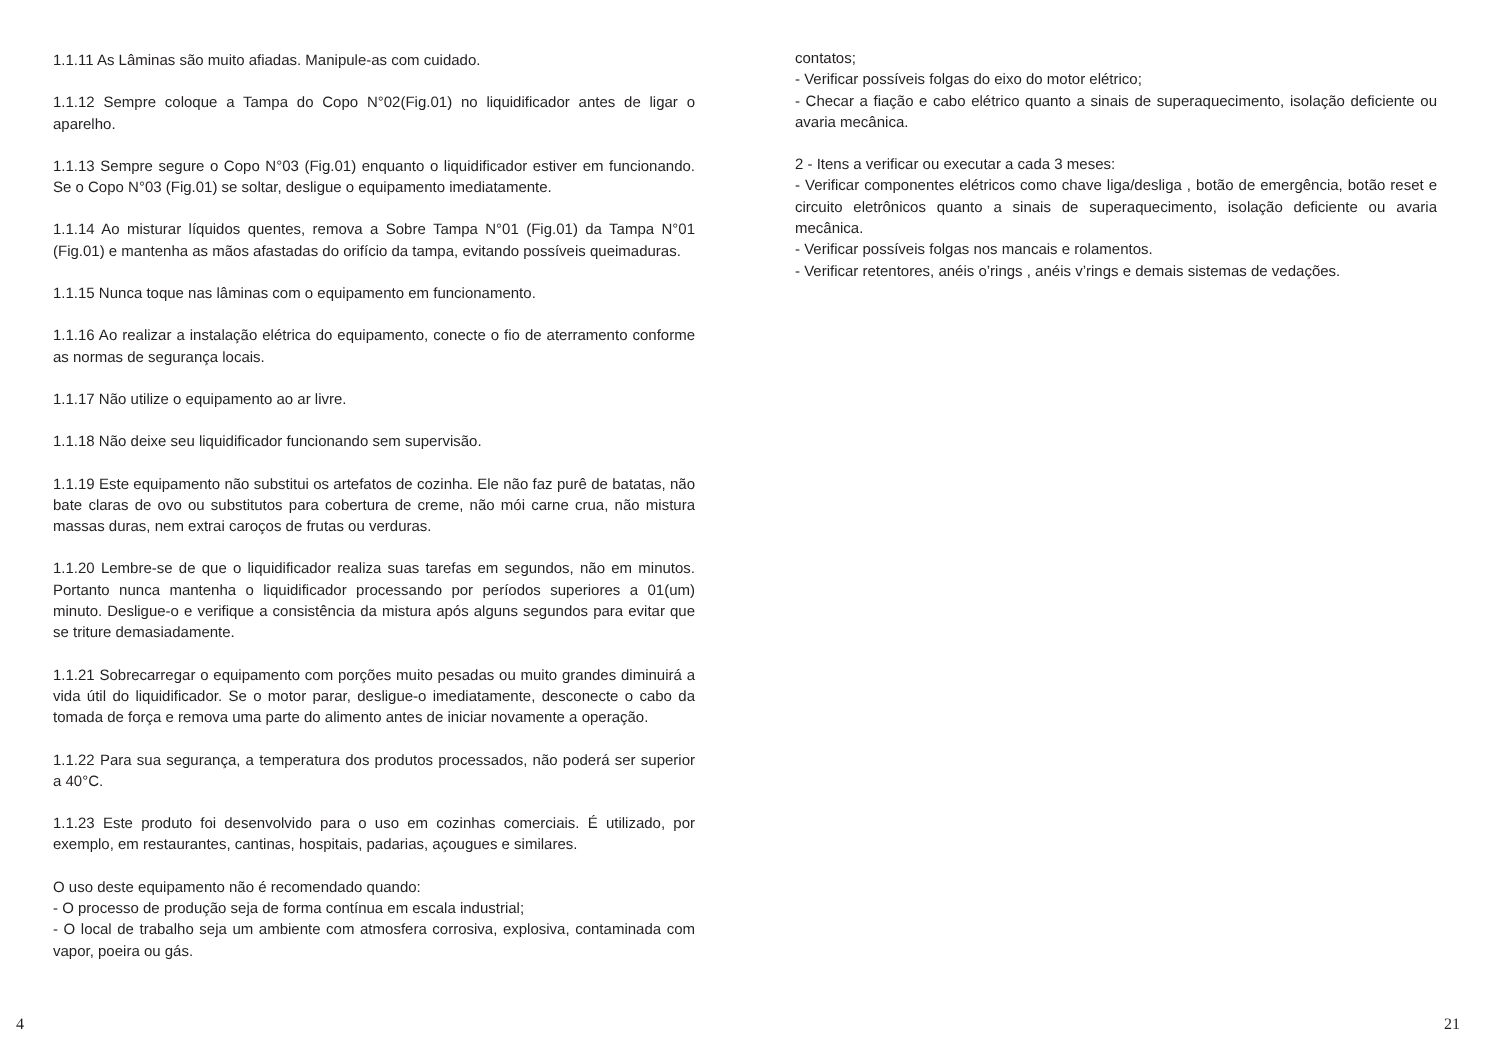1.1.11 As Lâminas são muito afiadas. Manipule-as com cuidado.
1.1.12 Sempre coloque a Tampa do Copo N°02(Fig.01) no liquidificador antes de ligar o aparelho.
1.1.13 Sempre segure o Copo N°03 (Fig.01) enquanto o liquidificador estiver em funcionando. Se o Copo N°03 (Fig.01) se soltar, desligue o equipamento imediatamente.
1.1.14 Ao misturar líquidos quentes, remova a Sobre Tampa N°01 (Fig.01) da Tampa N°01 (Fig.01) e mantenha as mãos afastadas do orifício da tampa, evitando possíveis queimaduras.
1.1.15 Nunca toque nas lâminas com o equipamento em funcionamento.
1.1.16 Ao realizar a instalação elétrica do equipamento, conecte o fio de aterramento conforme as normas de segurança locais.
1.1.17 Não utilize o equipamento ao ar livre.
1.1.18 Não deixe seu liquidificador funcionando sem supervisão.
1.1.19 Este equipamento não substitui os artefatos de cozinha. Ele não faz purê de batatas, não bate claras de ovo ou substitutos para cobertura de creme, não mói carne crua, não mistura massas duras, nem extrai caroços de frutas ou verduras.
1.1.20 Lembre-se de que o liquidificador realiza suas tarefas em segundos, não em minutos. Portanto nunca mantenha o liquidificador processando por períodos superiores a 01(um) minuto. Desligue-o e verifique a consistência da mistura após alguns segundos para evitar que se triture demasiadamente.
1.1.21 Sobrecarregar o equipamento com porções muito pesadas ou muito grandes diminuirá a vida útil do liquidificador. Se o motor parar, desligue-o imediatamente, desconecte o cabo da tomada de força e remova uma parte do alimento antes de iniciar novamente a operação.
1.1.22 Para sua segurança, a temperatura dos produtos processados, não poderá ser superior a 40°C.
1.1.23 Este produto foi desenvolvido para o uso em cozinhas comerciais. É utilizado, por exemplo, em restaurantes, cantinas, hospitais, padarias, açougues e similares.
O uso deste equipamento não é recomendado quando:
- O processo de produção seja de forma contínua em escala industrial;
- O local de trabalho seja um ambiente com atmosfera corrosiva, explosiva, contaminada com vapor, poeira ou gás.
contatos;
- Verificar possíveis folgas do eixo do motor elétrico;
- Checar a fiação e cabo elétrico quanto a sinais de superaquecimento, isolação deficiente ou avaria mecânica.
2 - Itens a verificar ou executar a cada 3 meses:
- Verificar componentes elétricos como chave liga/desliga , botão de emergência, botão reset e circuito eletrônicos quanto a sinais de superaquecimento, isolação deficiente ou avaria mecânica.
- Verificar possíveis folgas nos mancais e rolamentos.
- Verificar retentores, anéis o’rings , anéis v’rings e demais sistemas de vedações.
4 21